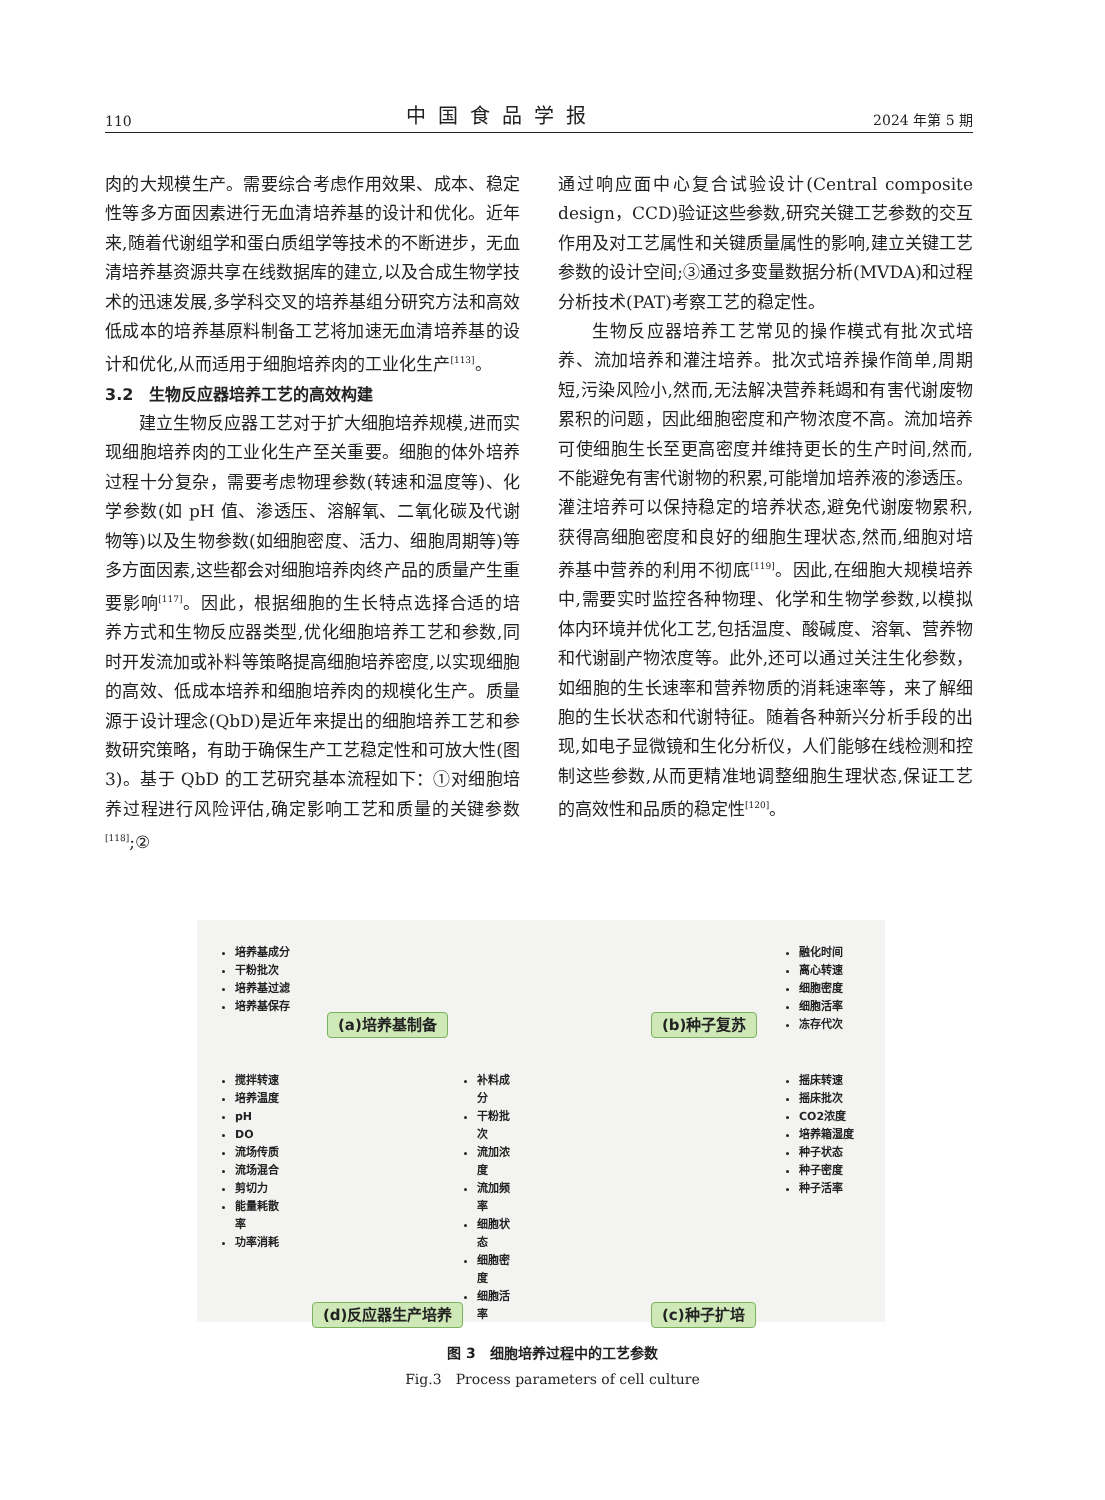110 中国食品学报 2024 年第 5 期
肉的大规模生产。需要综合考虑作用效果、成本、稳定性等多方面因素进行无血清培养基的设计和优化。近年来,随着代谢组学和蛋白质组学等技术的不断进步，无血清培养基资源共享在线数据库的建立,以及合成生物学技术的迅速发展,多学科交叉的培养基组分研究方法和高效低成本的培养基原料制备工艺将加速无血清培养基的设计和优化,从而适用于细胞培养肉的工业化生产<sup>[113]</sup>。
3.2　生物反应器培养工艺的高效构建
建立生物反应器工艺对于扩大细胞培养规模,进而实现细胞培养肉的工业化生产至关重要。细胞的体外培养过程十分复杂，需要考虑物理参数(转速和温度等)、化学参数(如 pH 值、渗透压、溶解氧、二氧化碳及代谢物等)以及生物参数(如细胞密度、活力、细胞周期等)等多方面因素,这些都会对细胞培养肉终产品的质量产生重要影响<sup>[117]</sup>。因此，根据细胞的生长特点选择合适的培养方式和生物反应器类型,优化细胞培养工艺和参数,同时开发流加或补料等策略提高细胞培养密度,以实现细胞的高效、低成本培养和细胞培养肉的规模化生产。质量源于设计理念(QbD)是近年来提出的细胞培养工艺和参数研究策略，有助于确保生产工艺稳定性和可放大性(图 3)。基于 QbD 的工艺研究基本流程如下：①对细胞培养过程进行风险评估,确定影响工艺和质量的关键参数<sup>[118]</sup>;②
通过响应面中心复合试验设计(Central composite design，CCD)验证这些参数,研究关键工艺参数的交互作用及对工艺属性和关键质量属性的影响,建立关键工艺参数的设计空间;③通过多变量数据分析(MVDA)和过程分析技术(PAT)考察工艺的稳定性。
生物反应器培养工艺常见的操作模式有批次式培养、流加培养和灌注培养。批次式培养操作简单,周期短,污染风险小,然而,无法解决营养耗竭和有害代谢废物累积的问题，因此细胞密度和产物浓度不高。流加培养可使细胞生长至更高密度并维持更长的生产时间,然而,不能避免有害代谢物的积累,可能增加培养液的渗透压。灌注培养可以保持稳定的培养状态,避免代谢废物累积,获得高细胞密度和良好的细胞生理状态,然而,细胞对培养基中营养的利用不彻底<sup>[119]</sup>。因此,在细胞大规模培养中,需要实时监控各种物理、化学和生物学参数,以模拟体内环境并优化工艺,包括温度、酸碱度、溶氧、营养物和代谢副产物浓度等。此外,还可以通过关注生化参数，如细胞的生长速率和营养物质的消耗速率等，来了解细胞的生长状态和代谢特征。随着各种新兴分析手段的出现,如电子显微镜和生化分析仪，人们能够在线检测和控制这些参数,从而更精准地调整细胞生理状态,保证工艺的高效性和品质的稳定性<sup>[120]</sup>。
培养基成分
干粉批次
培养基过滤
培养基保存
(a)培养基制备
融化时间
离心转速
细胞密度
细胞活率
冻存代次
(b)种子复苏
搅拌转速
培养温度
pH
DO
流场传质
流场混合
剪切力
能量耗散率
功率消耗
补料成分
干粉批次
流加浓度
流加频率
细胞状态
细胞密度
细胞活率
(d)反应器生产培养
摇床转速
摇床批次
CO2浓度
培养箱湿度
种子状态
种子密度
种子活率
(c)种子扩培
图 3　细胞培养过程中的工艺参数
Fig.3　Process parameters of cell culture